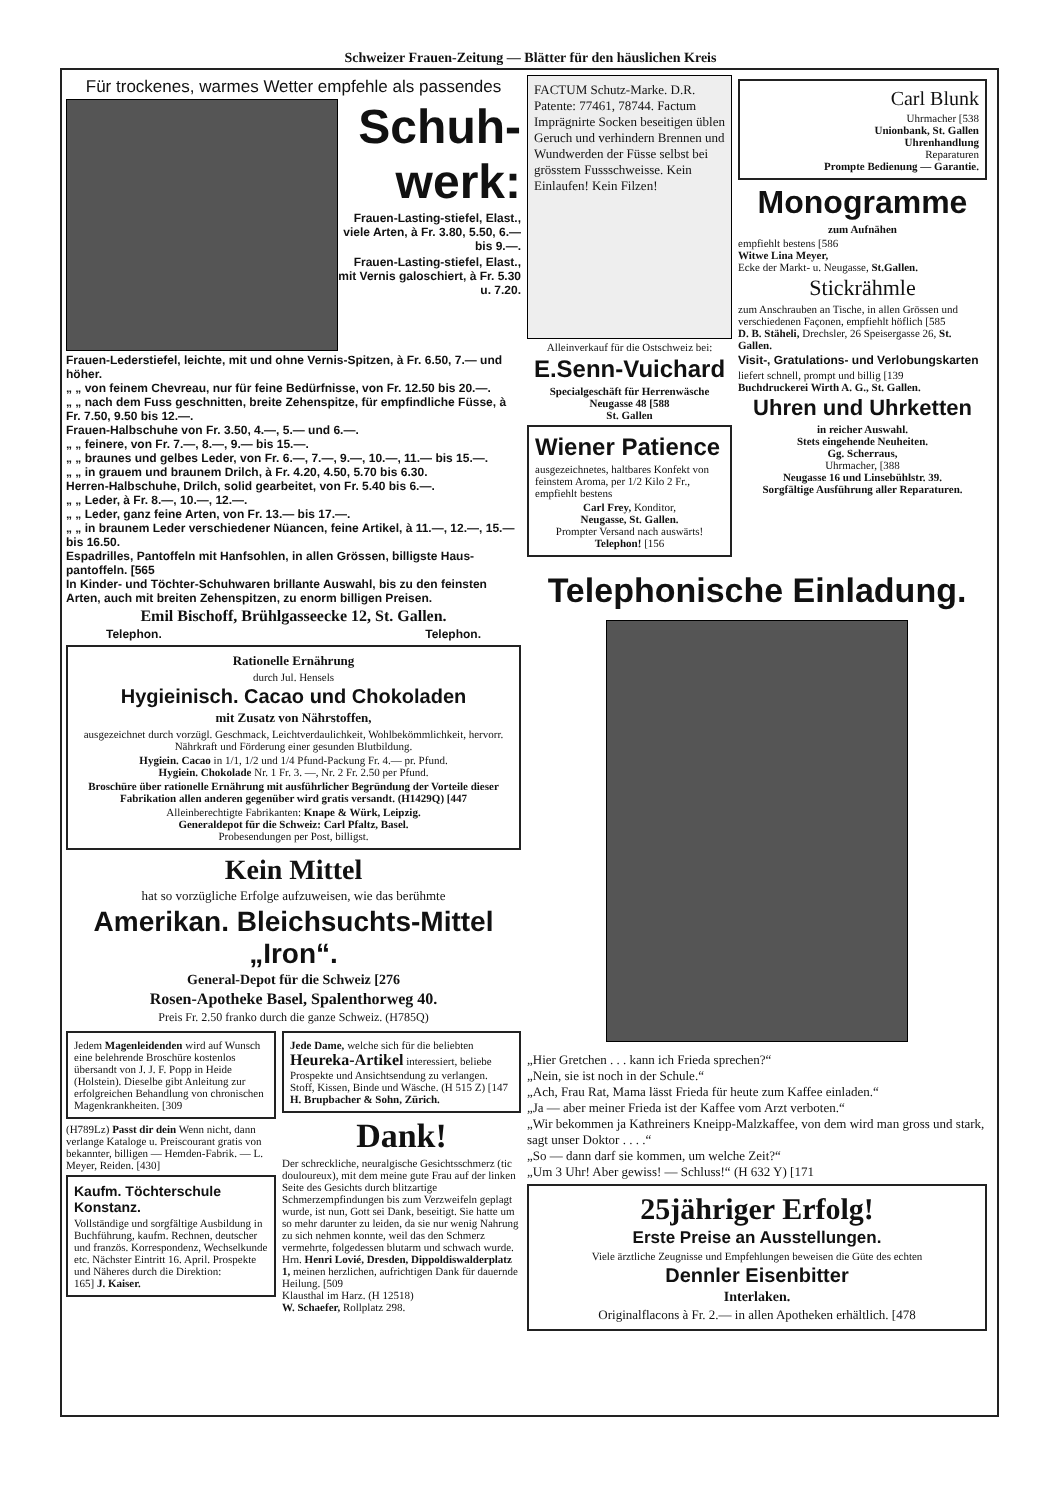Schweizer Frauen-Zeitung — Blätter für den häuslichen Kreis
Für trockenes, warmes Wetter empfehle als passendes
Schuh-
werk:
Frauen-Lasting-stiefel, Elast., viele Arten, à Fr. 3.80, 5.50, 6.— bis 9.—.
Frauen-Lasting-stiefel, Elast., mit Vernis galoschiert, à Fr. 5.30 u. 7.20.
Frauen-Lederstiefel, leichte, mit und ohne Vernis-Spitzen, à Fr. 6.50, 7.— und höher.
„ „ von feinem Chevreau, nur für feine Bedürfnisse, von Fr. 12.50 bis 20.—.
„ „ nach dem Fuss geschnitten, breite Zehenspitze, für empfindliche Füsse, à Fr. 7.50, 9.50 bis 12.—.
Frauen-Halbschuhe von Fr. 3.50, 4.—, 5.— und 6.—.
„ „ feinere, von Fr. 7.—, 8.—, 9.— bis 15.—.
„ „ braunes und gelbes Leder, von Fr. 6.—, 7.—, 9.—, 10.—, 11.— bis 15.—.
„ „ in grauem und braunem Drilch, à Fr. 4.20, 4.50, 5.70 bis 6.30.
Herren-Halbschuhe, Drilch, solid gearbeitet, von Fr. 5.40 bis 6.—.
„ „ Leder, à Fr. 8.—, 10.—, 12.—.
„ „ Leder, ganz feine Arten, von Fr. 13.— bis 17.—.
„ „ in braunem Leder verschiedener Nüancen, feine Artikel, à 11.—, 12.—, 15.— bis 16.50.
Espadrilles, Pantoffeln mit Hanfsohlen, in allen Grössen, billigste Haus-pantoffeln. [565
In Kinder- und Töchter-Schuhwaren brillante Auswahl, bis zu den feinsten Arten, auch mit breiten Zehenspitzen, zu enorm billigen Preisen.
Emil Bischoff, Brühlgasseecke 12, St. Gallen.
Telephon. Telephon.
Rationelle Ernährung
durch Jul. Hensels
Hygieinisch. Cacao und Chokoladen
mit Zusatz von Nährstoffen,
ausgezeichnet durch vorzügl. Geschmack, Leichtverdaulichkeit, Wohlbekömmlichkeit, hervorr. Nährkraft und Förderung einer gesunden Blutbildung.
Hygiein. Cacao in 1/1, 1/2 und 1/4 Pfund-Packung Fr. 4.— pr. Pfund.
Hygiein. Chokolade Nr. 1 Fr. 3. —, Nr. 2 Fr. 2.50 per Pfund.
Broschüre über rationelle Ernährung mit ausführlicher Begründung der Vorteile dieser Fabrikation allen anderen gegenüber wird gratis versandt. (H1429Q) [447
Alleinberechtigte Fabrikanten: Knape & Würk, Leipzig.
Generaldepot für die Schweiz: Carl Pfaltz, Basel.
Probesendungen per Post, billigst.
Kein Mittel
hat so vorzügliche Erfolge aufzuweisen, wie das berühmte
Amerikan. Bleichsuchts-Mittel „Iron“.
General-Depot für die Schweiz [276
Rosen-Apotheke Basel, Spalenthorweg 40.
Preis Fr. 2.50 franko durch die ganze Schweiz. (H785Q)
Jedem Magenleidenden wird auf Wunsch eine belehrende Broschüre kostenlos übersandt von J. J. F. Popp in Heide (Holstein). Dieselbe gibt Anleitung zur erfolgreichen Behandlung von chronischen Magenkrankheiten. [309
(H789Lz) Passt dir dein Wenn nicht, dann verlange Kataloge u. Preiscourant gratis von bekannter, billigen — Hemden-Fabrik. — L. Meyer, Reiden. [430]
Kaufm. Töchterschule Konstanz.
Vollständige und sorgfältige Ausbildung in Buchführung, kaufm. Rechnen, deutscher und französ. Korrespondenz, Wechselkunde etc. Nächster Eintritt 16. April. Prospekte und Näheres durch die Direktion:
165] J. Kaiser.
Jede Dame, welche sich für die beliebten Heureka-Artikel interessiert, beliebe Prospekte und Ansichtsendung zu verlangen. Stoff, Kissen, Binde und Wäsche. (H 515 Z) [147
H. Brupbacher & Sohn, Zürich.
Dank!
Der schreckliche, neuralgische Gesichtsschmerz (tic douloureux), mit dem meine gute Frau auf der linken Seite des Gesichts durch blitzartige Schmerzempfindungen bis zum Verzweifeln geplagt wurde, ist nun, Gott sei Dank, beseitigt. Sie hatte um so mehr darunter zu leiden, da sie nur wenig Nahrung zu sich nehmen konnte, weil das den Schmerz vermehrte, folgedessen blutarm und schwach wurde. Hrn. Henri Lovié, Dresden, Dippoldiswalderplatz 1, meinen herzlichen, aufrichtigen Dank für dauernde Heilung. [509
Klausthal im Harz. (H 12518)
W. Schaefer, Rollplatz 298.
FACTUM Schutz-Marke. D.R. Patente: 77461, 78744. Factum Imprägnirte Socken beseitigen üblen Geruch und verhindern Brennen und Wundwerden der Füsse selbst bei grösstem Fussschweisse. Kein Einlaufen! Kein Filzen!
Alleinverkauf für die Ostschweiz bei:
E.Senn-Vuichard
Specialgeschäft für Herrenwäsche
Neugasse 48 [588
St. Gallen
Wiener Patience
ausgezeichnetes, haltbares Konfekt von feinstem Aroma, per 1/2 Kilo 2 Fr., empfiehlt bestens
Carl Frey, Konditor,
Neugasse, St. Gallen.
Prompter Versand nach auswärts!
Telephon! [156
Carl Blunk
Uhrmacher [538
Unionbank, St. Gallen
Uhrenhandlung
Reparaturen
Prompte Bedienung — Garantie.
Monogramme
zum Aufnähen
empfiehlt bestens [586
Witwe Lina Meyer,
Ecke der Markt- u. Neugasse, St.Gallen.
Stickrähmle
zum Anschrauben an Tische, in allen Grössen und verschiedenen Façonen, empfiehlt höflich [585
D. B. Stäheli, Drechsler, 26 Speisergasse 26, St. Gallen.
Visit-, Gratulations- und Verlobungskarten
liefert schnell, prompt und billig [139
Buchdruckerei Wirth A. G., St. Gallen.
Uhren und Uhrketten
in reicher Auswahl.
Stets eingehende Neuheiten.
Gg. Scherraus,
Uhrmacher, [388
Neugasse 16 und Linsebühlstr. 39.
Sorgfältige Ausführung aller Reparaturen.
Telephonische Einladung.
„Hier Gretchen . . . kann ich Frieda sprechen?“
„Nein, sie ist noch in der Schule.“
„Ach, Frau Rat, Mama lässt Frieda für heute zum Kaffee einladen.“
„Ja — aber meiner Frieda ist der Kaffee vom Arzt verboten.“
„Wir bekommen ja Kathreiners Kneipp-Malzkaffee, von dem wird man gross und stark, sagt unser Doktor . . . .“
„So — dann darf sie kommen, um welche Zeit?“
„Um 3 Uhr! Aber gewiss! — Schluss!“ (H 632 Y) [171
25jähriger Erfolg!
Erste Preise an Ausstellungen.
Viele ärztliche Zeugnisse und Empfehlungen beweisen die Güte des echten
Dennler Eisenbitter
Interlaken.
Originalflacons à Fr. 2.— in allen Apotheken erhältlich. [478